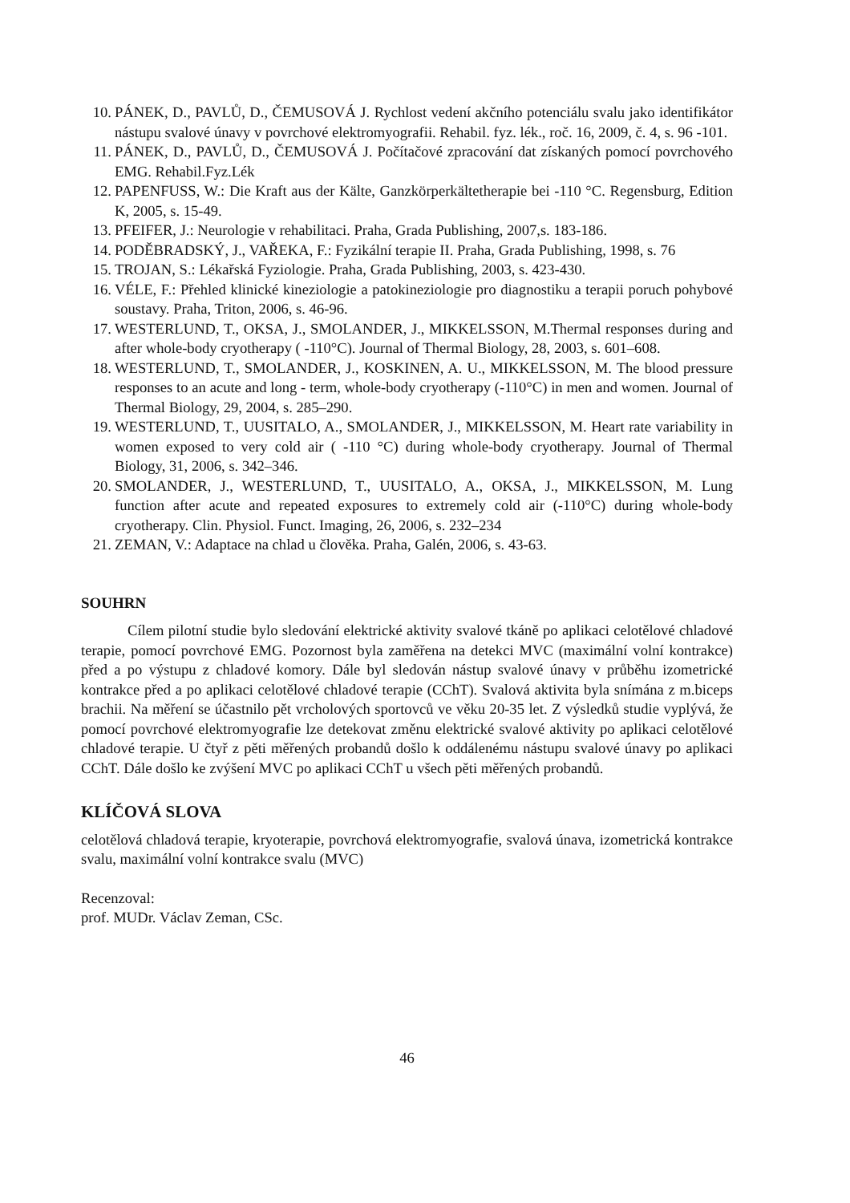10. PÁNEK, D., PAVLŮ, D., ČEMUSOVÁ J. Rychlost vedení akčního potenciálu svalu jako identifikátor nástupu svalové únavy v povrchové elektromyografii. Rehabil. fyz. lék., roč. 16, 2009, č. 4, s. 96 -101.
11. PÁNEK, D., PAVLŮ, D., ČEMUSOVÁ J. Počítačové zpracování dat získaných pomocí povrchového EMG. Rehabil.Fyz.Lék
12. PAPENFUSS, W.: Die Kraft aus der Kälte, Ganzkörperkältetherapie bei -110 °C. Regensburg, Edition K, 2005, s. 15-49.
13. PFEIFER, J.: Neurologie v rehabilitaci. Praha, Grada Publishing, 2007,s. 183-186.
14. PODĚBRADSKÝ, J., VAŘEKA, F.: Fyzikální terapie II. Praha, Grada Publishing, 1998, s. 76
15. TROJAN, S.: Lékařská Fyziologie. Praha, Grada Publishing, 2003, s. 423-430.
16. VÉLE, F.: Přehled klinické kineziologie a patokineziologie pro diagnostiku a terapii poruch pohybové soustavy. Praha, Triton, 2006, s. 46-96.
17. WESTERLUND, T., OKSA, J., SMOLANDER, J., MIKKELSSON, M.Thermal responses during and after whole-body cryotherapy ( -110°C). Journal of Thermal Biology, 28, 2003, s. 601–608.
18. WESTERLUND, T., SMOLANDER, J., KOSKINEN, A. U., MIKKELSSON, M. The blood pressure responses to an acute and long - term, whole-body cryotherapy (-110°C) in men and women. Journal of Thermal Biology, 29, 2004, s. 285–290.
19. WESTERLUND, T., UUSITALO, A., SMOLANDER, J., MIKKELSSON, M. Heart rate variability in women exposed to very cold air ( -110 °C) during whole-body cryotherapy. Journal of Thermal Biology, 31, 2006, s. 342–346.
20. SMOLANDER, J., WESTERLUND, T., UUSITALO, A., OKSA, J., MIKKELSSON, M. Lung function after acute and repeated exposures to extremely cold air (-110°C) during whole-body cryotherapy. Clin. Physiol. Funct. Imaging, 26, 2006, s. 232–234
21. ZEMAN, V.: Adaptace na chlad u člověka. Praha, Galén, 2006, s. 43-63.
SOUHRN
Cílem pilotní studie bylo sledování elektrické aktivity svalové tkáně po aplikaci celotělové chladové terapie, pomocí povrchové EMG. Pozornost byla zaměřena na detekci MVC (maximální volní kontrakce) před a po výstupu z chladové komory. Dále byl sledován nástup svalové únavy v průběhu izometrické kontrakce před a po aplikaci celotělové chladové terapie (CChT). Svalová aktivita byla snímána z m.biceps brachii. Na měření se účastnilo pět vrcholových sportovců ve věku 20-35 let. Z výsledků studie vyplývá, že pomocí povrchové elektromyografie lze detekovat změnu elektrické svalové aktivity po aplikaci celotělové chladové terapie. U čtyř z pěti měřených probandů došlo k oddálenému nástupu svalové únavy po aplikaci CChT. Dále došlo ke zvýšení MVC po aplikaci CChT u všech pěti měřených probandů.
KLÍČOVÁ SLOVA
celotělová chladová terapie, kryoterapie, povrchová elektromyografie, svalová únava, izometrická kontrakce svalu, maximální volní kontrakce svalu (MVC)
Recenzoval:
prof. MUDr. Václav Zeman, CSc.
46